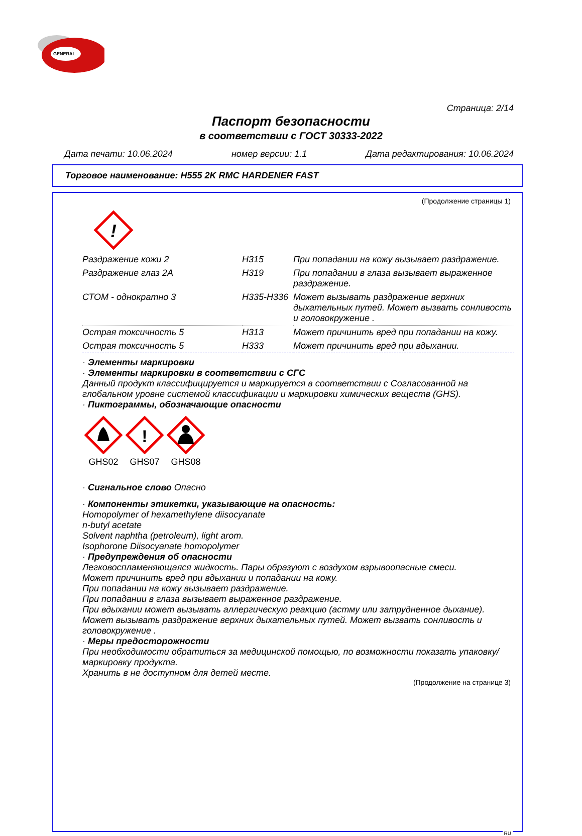GENERAL
Страница: 2/14
Паспорт безопасности
в соответствии с ГОСТ 30333-2022
Дата печати: 10.06.2024 номер версии: 1.1 Дата редактирования: 10.06.2024
Торговое наименование: H555 2K RMC HARDENER FAST
(Продолжение страницы 1)
!
| Раздражение кожи 2 | H315 | При попадании на кожу вызывает раздражение. |
| Раздражение глаз 2A | H319 | При попадании в глаза вызывает выраженное раздражение. |
| СТОМ - однократно 3 | H335-H336 | Может вызывать раздражение верхних дыхательных путей. Может вызвать сонливость и головокружение . |
| Острая токсичность 5 | H313 | Может причинить вред при попадании на кожу. |
| Острая токсичность 5 | H333 | Может причинить вред при вдыхании. |
· Элементы маркировки
· Элементы маркировки в соответствии с СГС
Данный продукт классифицируется и маркируется в соответствии с Согласованной на глобальном уровне системой классификации и маркировки химических веществ (GHS).
· Пиктограммы, обозначающие опасности
GHS02
!
GHS07
GHS08
· Сигнальное слово Опасно
· Компоненты этикетки, указывающие на опасность:
Homopolymer of hexamethylene diisocyanate
n-butyl acetate
Solvent naphtha (petroleum), light arom.
Isophorone Diisocyanate homopolymer
· Предупреждения об опасности
Легковоспламеняющаяся жидкость. Пары образуют с воздухом взрывоопасные смеси.
Может причинить вред при вдыхании и попадании на кожу.
При попадании на кожу вызывает раздражение.
При попадании в глаза вызывает выраженное раздражение.
При вдыхании может вызывать аллергическую реакцию (астму или затрудненное дыхание).
Может вызывать раздражение верхних дыхательных путей. Может вызвать сонливость и головокружение .
· Меры предосторожности
При необходимости обратиться за медицинской помощью, по возможности показать упаковку/маркировку продукта.
Хранить в не доступном для детей месте.
(Продолжение на странице 3)
RU